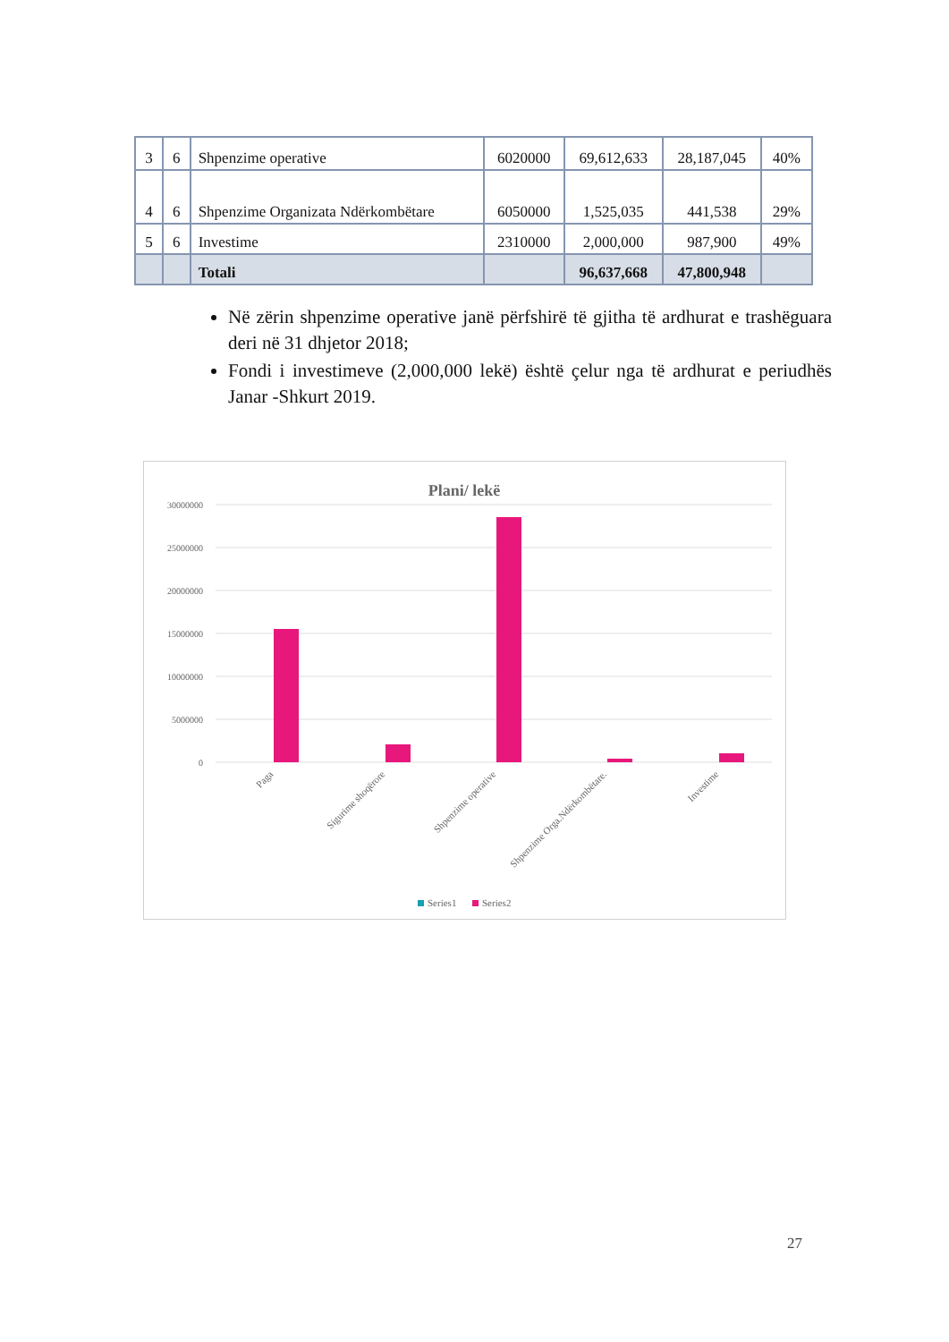| 3 | 6 | Shpenzime operative | 6020000 | 69,612,633 | 28,187,045 | 40% |
| 4 | 6 | Shpenzime Organizata Ndërkombëtare | 6050000 | 1,525,035 | 441,538 | 29% |
| 5 | 6 | Investime | 2310000 | 2,000,000 | 987,900 | 49% |
| | | Totali | | 96,637,668 | 47,800,948 | |
Në zërin shpenzime operative janë përfshirë të gjitha të ardhurat e trashëguara deri në 31 dhjetor 2018;
Fondi i investimeve (2,000,000 lekë) është çelur nga të ardhurat e periudhës Janar -Shkurt 2019.
Plani/ lekë
30000000
25000000
20000000
15000000
10000000
5000000
0
Paga
Sigurime shoqërore
Shpenzime operative
Shpenzime Orga.Ndërkombëtare.
Investime
Series1
Series2
27